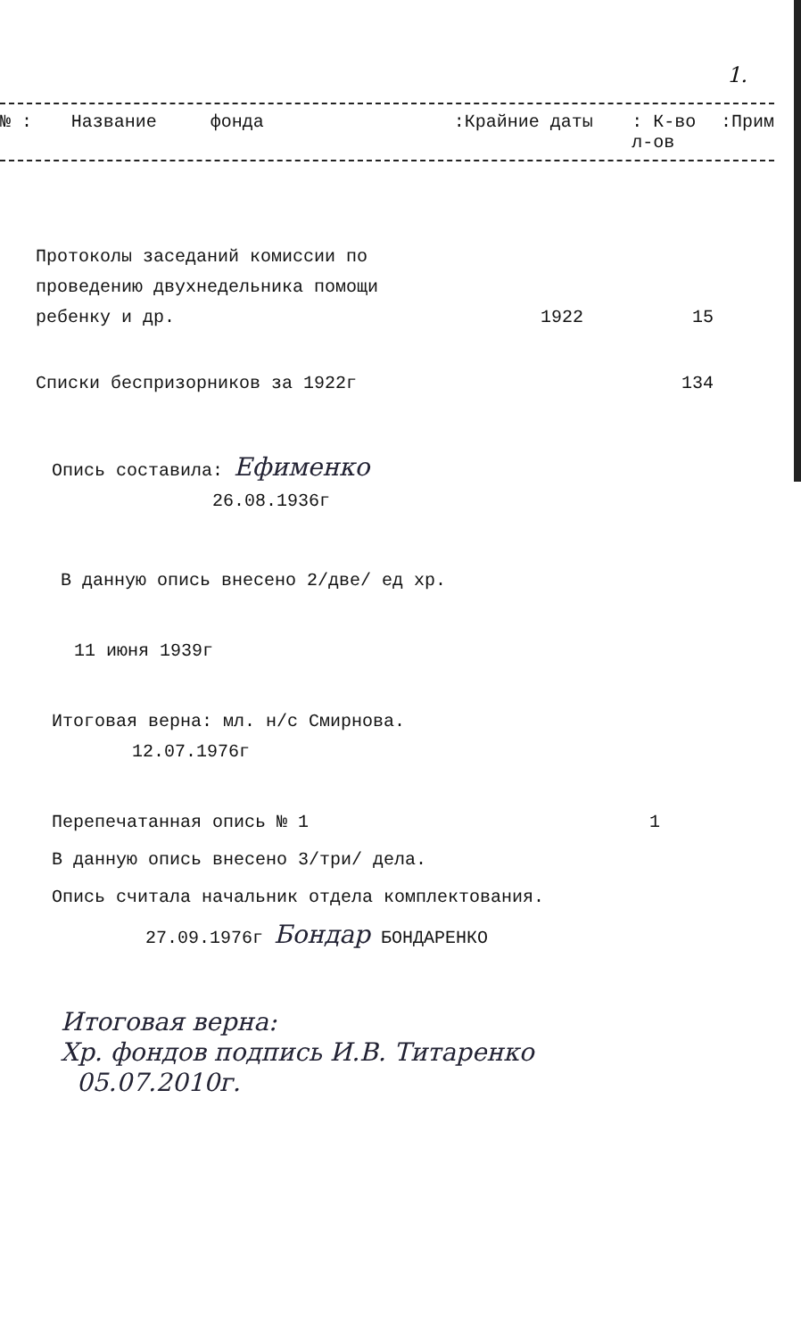1.
№ : Название фонда:Крайние даты: К-во л-ов:Прим
| Протоколы заседаний комиссии по проведению двухнедельника помощи ребенку и др. | 1922 | 15 |
| Списки беспризорников за 1922г | | 134 |
Опись составила: Ефименко
26.08.1936г
В данную опись внесено 2/две/ ед хр.
11 июня 1939г
Итоговая верна: мл. н/с Смирнова.
12.07.1976г
Перепечатанная опись № 1 1
В данную опись внесено 3/три/ дела.
Опись считала начальник отдела комплектования.
27.09.1976г Бондар БОНДАРЕНКО
Итоговая верна:
Хр. фондов подпись И.В. Титаренко
05.07.2010г.